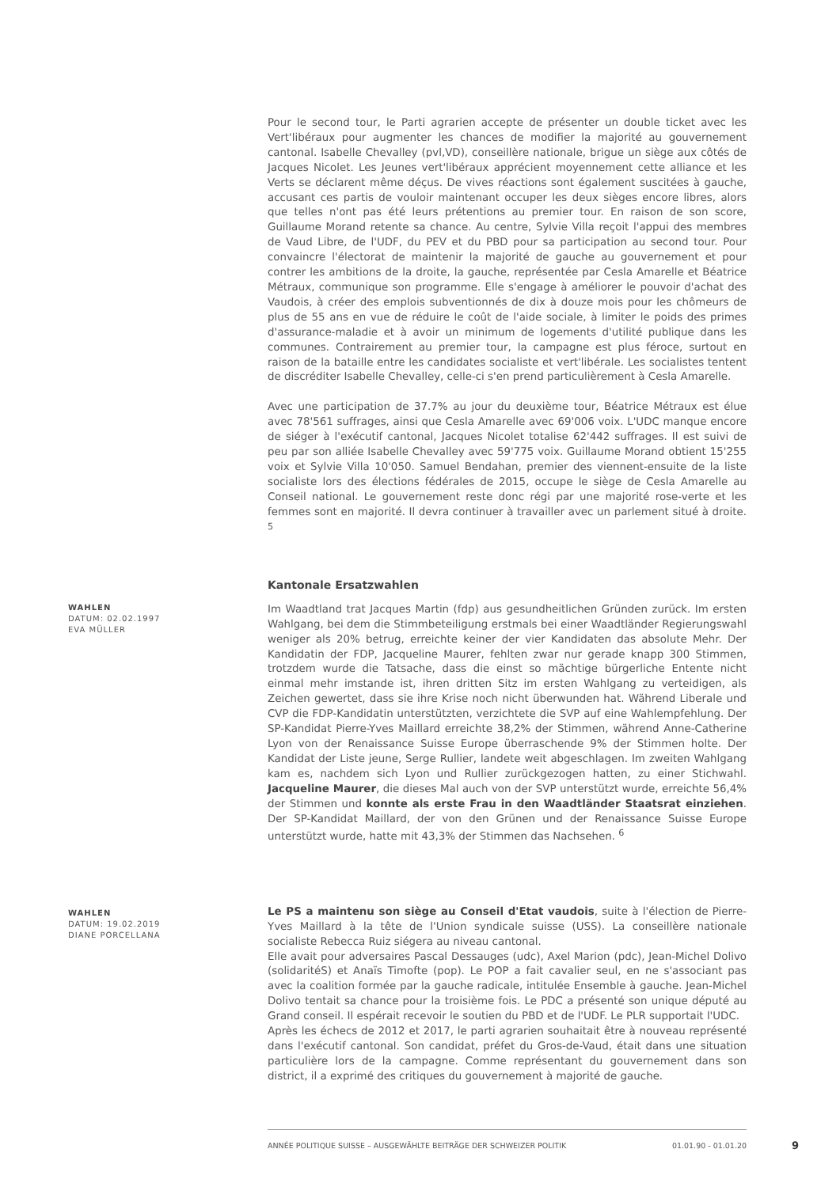Pour le second tour, le Parti agrarien accepte de présenter un double ticket avec les Vert'libéraux pour augmenter les chances de modifier la majorité au gouvernement cantonal. Isabelle Chevalley (pvl,VD), conseillère nationale, brigue un siège aux côtés de Jacques Nicolet. Les Jeunes vert'libéraux apprécient moyennement cette alliance et les Verts se déclarent même déçus. De vives réactions sont également suscitées à gauche, accusant ces partis de vouloir maintenant occuper les deux sièges encore libres, alors que telles n'ont pas été leurs prétentions au premier tour. En raison de son score, Guillaume Morand retente sa chance. Au centre, Sylvie Villa reçoit l'appui des membres de Vaud Libre, de l'UDF, du PEV et du PBD pour sa participation au second tour. Pour convaincre l'électorat de maintenir la majorité de gauche au gouvernement et pour contrer les ambitions de la droite, la gauche, représentée par Cesla Amarelle et Béatrice Métraux, communique son programme. Elle s'engage à améliorer le pouvoir d'achat des Vaudois, à créer des emplois subventionnés de dix à douze mois pour les chômeurs de plus de 55 ans en vue de réduire le coût de l'aide sociale, à limiter le poids des primes d'assurance-maladie et à avoir un minimum de logements d'utilité publique dans les communes. Contrairement au premier tour, la campagne est plus féroce, surtout en raison de la bataille entre les candidates socialiste et vert'libérale. Les socialistes tentent de discréditer Isabelle Chevalley, celle-ci s'en prend particulièrement à Cesla Amarelle.
Avec une participation de 37.7% au jour du deuxième tour, Béatrice Métraux est élue avec 78'561 suffrages, ainsi que Cesla Amarelle avec 69'006 voix. L'UDC manque encore de siéger à l'exécutif cantonal, Jacques Nicolet totalise 62'442 suffrages. Il est suivi de peu par son alliée Isabelle Chevalley avec 59'775 voix. Guillaume Morand obtient 15'255 voix et Sylvie Villa 10'050. Samuel Bendahan, premier des viennent-ensuite de la liste socialiste lors des élections fédérales de 2015, occupe le siège de Cesla Amarelle au Conseil national. Le gouvernement reste donc régi par une majorité rose-verte et les femmes sont en majorité. Il devra continuer à travailler avec un parlement situé à droite. <sup>5</sup>
Kantonale Ersatzwahlen
WAHLEN
DATUM: 02.02.1997
EVA MÜLLER
Im Waadtland trat Jacques Martin (fdp) aus gesundheitlichen Gründen zurück. Im ersten Wahlgang, bei dem die Stimmbeteiligung erstmals bei einer Waadtländer Regierungswahl weniger als 20% betrug, erreichte keiner der vier Kandidaten das absolute Mehr. Der Kandidatin der FDP, Jacqueline Maurer, fehlten zwar nur gerade knapp 300 Stimmen, trotzdem wurde die Tatsache, dass die einst so mächtige bürgerliche Entente nicht einmal mehr imstande ist, ihren dritten Sitz im ersten Wahlgang zu verteidigen, als Zeichen gewertet, dass sie ihre Krise noch nicht überwunden hat. Während Liberale und CVP die FDP-Kandidatin unterstützten, verzichtete die SVP auf eine Wahlempfehlung. Der SP-Kandidat Pierre-Yves Maillard erreichte 38,2% der Stimmen, während Anne-Catherine Lyon von der Renaissance Suisse Europe überraschende 9% der Stimmen holte. Der Kandidat der Liste jeune, Serge Rullier, landete weit abgeschlagen. Im zweiten Wahlgang kam es, nachdem sich Lyon und Rullier zurückgezogen hatten, zu einer Stichwahl. Jacqueline Maurer, die dieses Mal auch von der SVP unterstützt wurde, erreichte 56,4% der Stimmen und konnte als erste Frau in den Waadtländer Staatsrat einziehen. Der SP-Kandidat Maillard, der von den Grünen und der Renaissance Suisse Europe unterstützt wurde, hatte mit 43,3% der Stimmen das Nachsehen. <sup>6</sup>
WAHLEN
DATUM: 19.02.2019
DIANE PORCELLANA
Le PS a maintenu son siège au Conseil d'Etat vaudois, suite à l'élection de Pierre-Yves Maillard à la tête de l'Union syndicale suisse (USS). La conseillère nationale socialiste Rebecca Ruiz siégera au niveau cantonal.
Elle avait pour adversaires Pascal Dessauges (udc), Axel Marion (pdc), Jean-Michel Dolivo (solidaritéS) et Anaïs Timofte (pop). Le POP a fait cavalier seul, en ne s'associant pas avec la coalition formée par la gauche radicale, intitulée Ensemble à gauche. Jean-Michel Dolivo tentait sa chance pour la troisième fois. Le PDC a présenté son unique député au Grand conseil. Il espérait recevoir le soutien du PBD et de l'UDF. Le PLR supportait l'UDC.
Après les échecs de 2012 et 2017, le parti agrarien souhaitait être à nouveau représenté dans l'exécutif cantonal. Son candidat, préfet du Gros-de-Vaud, était dans une situation particulière lors de la campagne. Comme représentant du gouvernement dans son district, il a exprimé des critiques du gouvernement à majorité de gauche.
ANNÉE POLITIQUE SUISSE – AUSGEWÄHLTE BEITRÄGE DER SCHWEIZER POLITIK 01.01.90 - 01.01.20
9